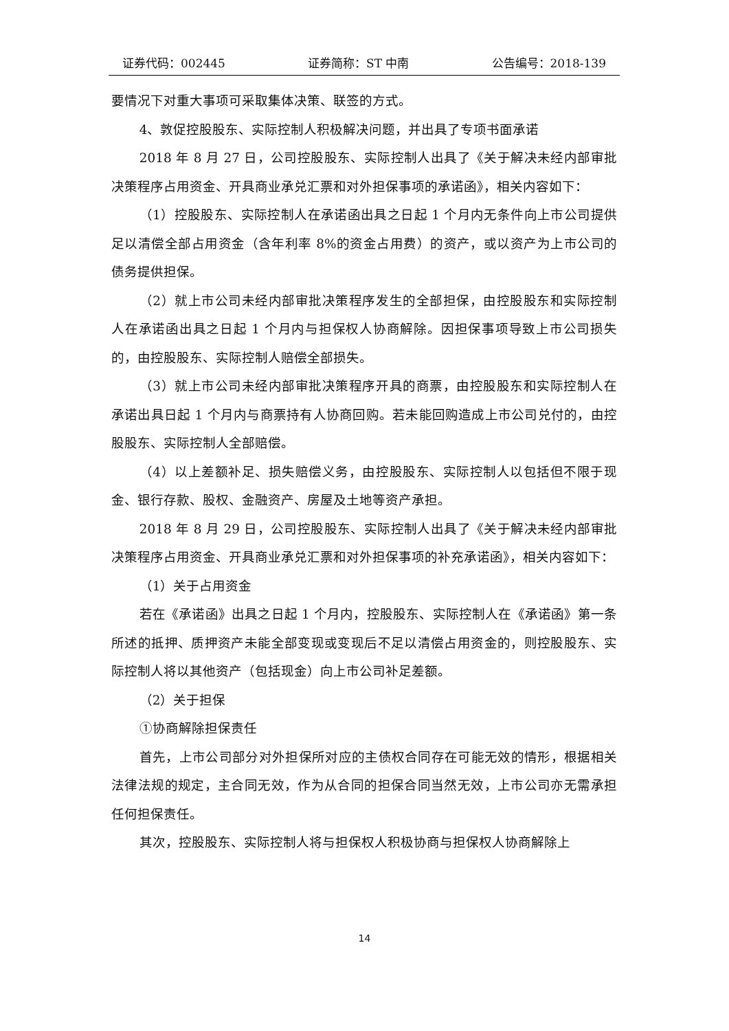证券代码：002445 证券简称：ST 中南 公告编号：2018-139
要情况下对重大事项可采取集体决策、联签的方式。
4、敦促控股股东、实际控制人积极解决问题，并出具了专项书面承诺
2018 年 8 月 27 日，公司控股股东、实际控制人出具了《关于解决未经内部审批决策程序占用资金、开具商业承兑汇票和对外担保事项的承诺函》，相关内容如下：
（1）控股股东、实际控制人在承诺函出具之日起 1 个月内无条件向上市公司提供足以清偿全部占用资金（含年利率 8%的资金占用费）的资产，或以资产为上市公司的债务提供担保。
（2）就上市公司未经内部审批决策程序发生的全部担保，由控股股东和实际控制人在承诺函出具之日起 1 个月内与担保权人协商解除。因担保事项导致上市公司损失的，由控股股东、实际控制人赔偿全部损失。
（3）就上市公司未经内部审批决策程序开具的商票，由控股股东和实际控制人在承诺出具日起 1 个月内与商票持有人协商回购。若未能回购造成上市公司兑付的，由控股股东、实际控制人全部赔偿。
（4）以上差额补足、损失赔偿义务，由控股股东、实际控制人以包括但不限于现金、银行存款、股权、金融资产、房屋及土地等资产承担。
2018 年 8 月 29 日，公司控股股东、实际控制人出具了《关于解决未经内部审批决策程序占用资金、开具商业承兑汇票和对外担保事项的补充承诺函》，相关内容如下：
（1）关于占用资金
若在《承诺函》出具之日起 1 个月内，控股股东、实际控制人在《承诺函》第一条所述的抵押、质押资产未能全部变现或变现后不足以清偿占用资金的，则控股股东、实际控制人将以其他资产（包括现金）向上市公司补足差额。
（2）关于担保
①协商解除担保责任
首先，上市公司部分对外担保所对应的主债权合同存在可能无效的情形，根据相关法律法规的规定，主合同无效，作为从合同的担保合同当然无效，上市公司亦无需承担任何担保责任。
其次，控股股东、实际控制人将与担保权人积极协商与担保权人协商解除上
14